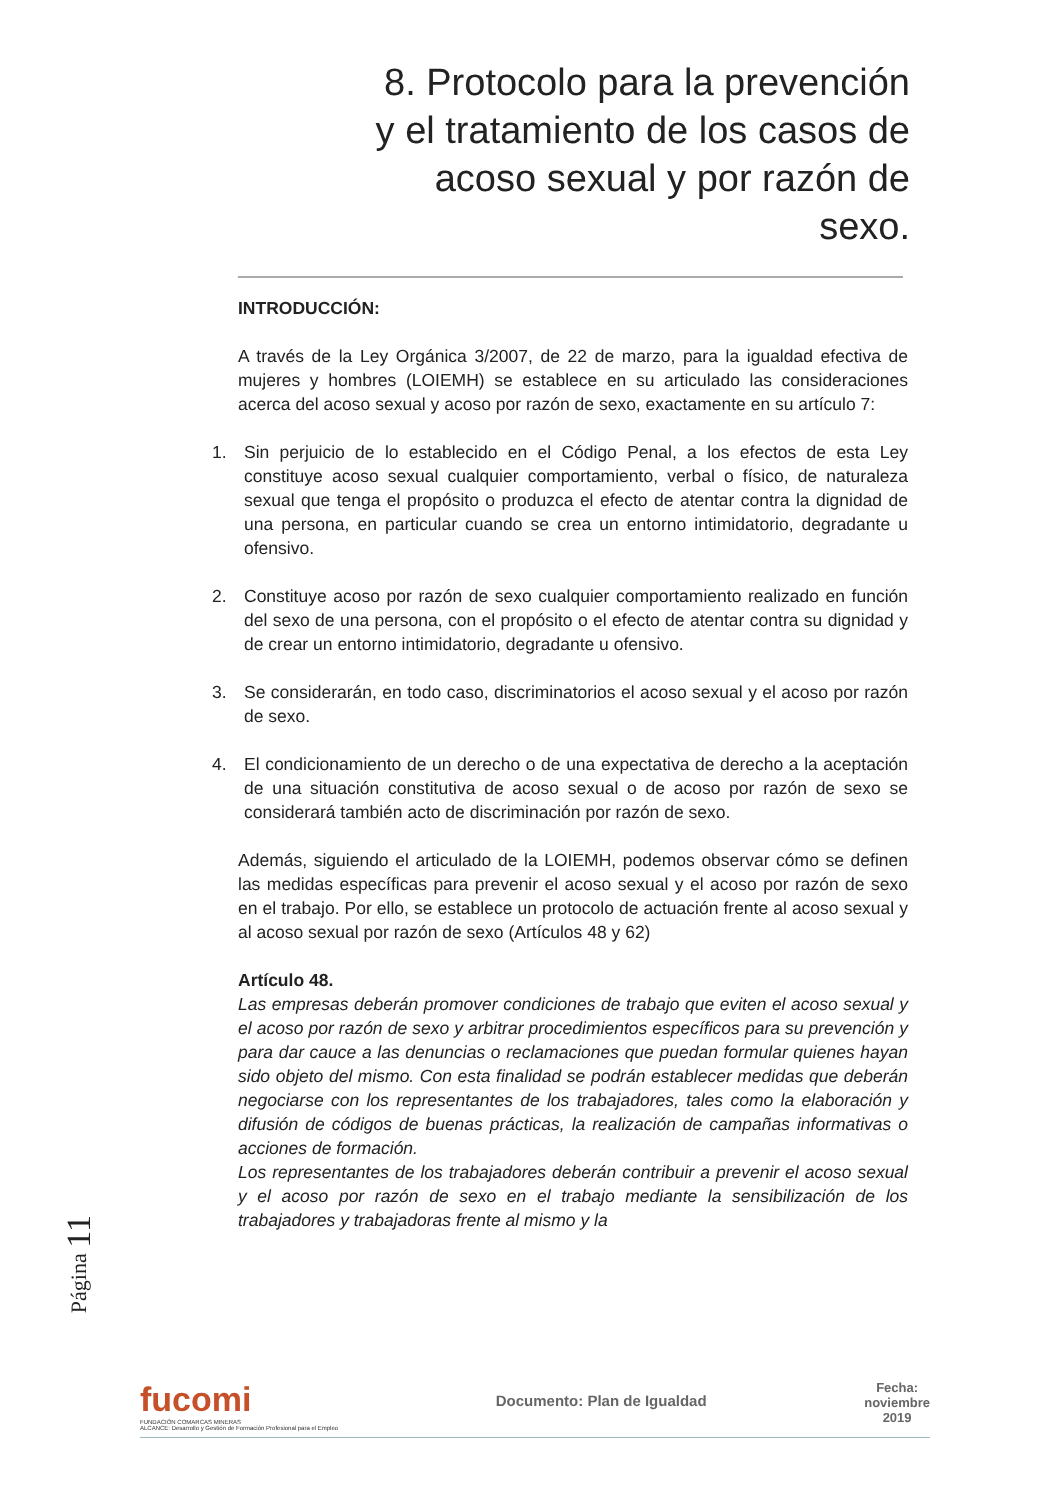8. Protocolo para la prevención y el tratamiento de los casos de acoso sexual y por razón de sexo.
INTRODUCCIÓN:
A través de la Ley Orgánica 3/2007, de 22 de marzo, para la igualdad efectiva de mujeres y hombres (LOIEMH) se establece en su articulado las consideraciones acerca del acoso sexual y acoso por razón de sexo, exactamente en su artículo 7:
1. Sin perjuicio de lo establecido en el Código Penal, a los efectos de esta Ley constituye acoso sexual cualquier comportamiento, verbal o físico, de naturaleza sexual que tenga el propósito o produzca el efecto de atentar contra la dignidad de una persona, en particular cuando se crea un entorno intimidatorio, degradante u ofensivo.
2. Constituye acoso por razón de sexo cualquier comportamiento realizado en función del sexo de una persona, con el propósito o el efecto de atentar contra su dignidad y de crear un entorno intimidatorio, degradante u ofensivo.
3. Se considerarán, en todo caso, discriminatorios el acoso sexual y el acoso por razón de sexo.
4. El condicionamiento de un derecho o de una expectativa de derecho a la aceptación de una situación constitutiva de acoso sexual o de acoso por razón de sexo se considerará también acto de discriminación por razón de sexo.
Además, siguiendo el articulado de la LOIEMH, podemos observar cómo se definen las medidas específicas para prevenir el acoso sexual y el acoso por razón de sexo en el trabajo. Por ello, se establece un protocolo de actuación frente al acoso sexual y al acoso sexual por razón de sexo (Artículos 48 y 62)
Artículo 48.
Las empresas deberán promover condiciones de trabajo que eviten el acoso sexual y el acoso por razón de sexo y arbitrar procedimientos específicos para su prevención y para dar cauce a las denuncias o reclamaciones que puedan formular quienes hayan sido objeto del mismo. Con esta finalidad se podrán establecer medidas que deberán negociarse con los representantes de los trabajadores, tales como la elaboración y difusión de códigos de buenas prácticas, la realización de campañas informativas o acciones de formación.
Los representantes de los trabajadores deberán contribuir a prevenir el acoso sexual y el acoso por razón de sexo en el trabajo mediante la sensibilización de los trabajadores y trabajadoras frente al mismo y la
Página 11
fucomi
FUNDACIÓN COMARCAS MINERAS
ALCANCE: Desarrollo y Gestión de Formación Profesional para el Empleo
Documento: Plan de Igualdad
Fecha:
noviembre
2019